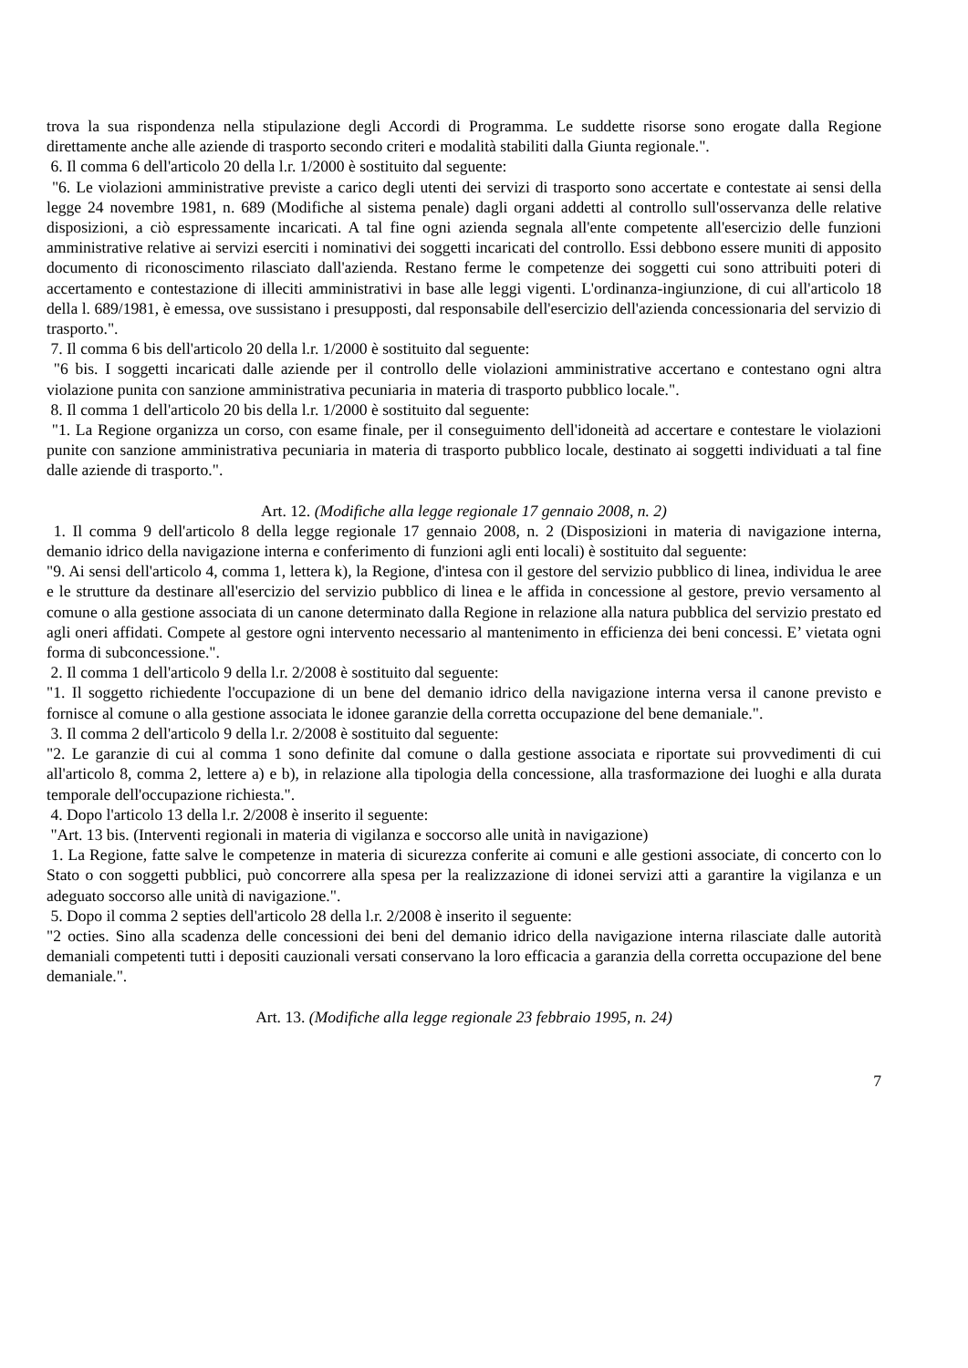trova la sua rispondenza nella stipulazione degli Accordi di Programma. Le suddette risorse sono erogate dalla Regione direttamente anche alle aziende di trasporto secondo criteri e modalità stabiliti dalla Giunta regionale.".
6. Il comma 6 dell'articolo 20 della l.r. 1/2000 è sostituito dal seguente:
"6. Le violazioni amministrative previste a carico degli utenti dei servizi di trasporto sono accertate e contestate ai sensi della legge 24 novembre 1981, n. 689 (Modifiche al sistema penale) dagli organi addetti al controllo sull'osservanza delle relative disposizioni, a ciò espressamente incaricati. A tal fine ogni azienda segnala all'ente competente all'esercizio delle funzioni amministrative relative ai servizi eserciti i nominativi dei soggetti incaricati del controllo. Essi debbono essere muniti di apposito documento di riconoscimento rilasciato dall'azienda. Restano ferme le competenze dei soggetti cui sono attribuiti poteri di accertamento e contestazione di illeciti amministrativi in base alle leggi vigenti. L'ordinanza-ingiunzione, di cui all'articolo 18 della l. 689/1981, è emessa, ove sussistano i presupposti, dal responsabile dell'esercizio dell'azienda concessionaria del servizio di trasporto.".
7. Il comma 6 bis dell'articolo 20 della l.r. 1/2000 è sostituito dal seguente:
"6 bis. I soggetti incaricati dalle aziende per il controllo delle violazioni amministrative accertano e contestano ogni altra violazione punita con sanzione amministrativa pecuniaria in materia di trasporto pubblico locale.".
8. Il comma 1 dell'articolo 20 bis della l.r. 1/2000 è sostituito dal seguente:
"1. La Regione organizza un corso, con esame finale, per il conseguimento dell'idoneità ad accertare e contestare le violazioni punite con sanzione amministrativa pecuniaria in materia di trasporto pubblico locale, destinato ai soggetti individuati a tal fine dalle aziende di trasporto.".
Art. 12. (Modifiche alla legge regionale 17 gennaio 2008, n. 2)
1. Il comma 9 dell'articolo 8 della legge regionale 17 gennaio 2008, n. 2 (Disposizioni in materia di navigazione interna, demanio idrico della navigazione interna e conferimento di funzioni agli enti locali) è sostituito dal seguente:
"9. Ai sensi dell'articolo 4, comma 1, lettera k), la Regione, d'intesa con il gestore del servizio pubblico di linea, individua le aree e le strutture da destinare all'esercizio del servizio pubblico di linea e le affida in concessione al gestore, previo versamento al comune o alla gestione associata di un canone determinato dalla Regione in relazione alla natura pubblica del servizio prestato ed agli oneri affidati. Compete al gestore ogni intervento necessario al mantenimento in efficienza dei beni concessi. E’ vietata ogni forma di subconcessione.".
2. Il comma 1 dell'articolo 9 della l.r. 2/2008 è sostituito dal seguente:
"1. Il soggetto richiedente l'occupazione di un bene del demanio idrico della navigazione interna versa il canone previsto e fornisce al comune o alla gestione associata le idonee garanzie della corretta occupazione del bene demaniale.".
3. Il comma 2 dell'articolo 9 della l.r. 2/2008 è sostituito dal seguente:
"2. Le garanzie di cui al comma 1 sono definite dal comune o dalla gestione associata e riportate sui provvedimenti di cui all'articolo 8, comma 2, lettere a) e b), in relazione alla tipologia della concessione, alla trasformazione dei luoghi e alla durata temporale dell'occupazione richiesta.".
4. Dopo l'articolo 13 della l.r. 2/2008 è inserito il seguente:
"Art. 13 bis. (Interventi regionali in materia di vigilanza e soccorso alle unità in navigazione)
1. La Regione, fatte salve le competenze in materia di sicurezza conferite ai comuni e alle gestioni associate, di concerto con lo Stato o con soggetti pubblici, può concorrere alla spesa per la realizzazione di idonei servizi atti a garantire la vigilanza e un adeguato soccorso alle unità di navigazione.".
5. Dopo il comma 2 septies dell'articolo 28 della l.r. 2/2008 è inserito il seguente:
"2 octies. Sino alla scadenza delle concessioni dei beni del demanio idrico della navigazione interna rilasciate dalle autorità demaniali competenti tutti i depositi cauzionali versati conservano la loro efficacia a garanzia della corretta occupazione del bene demaniale.".
Art. 13. (Modifiche alla legge regionale 23 febbraio 1995, n. 24)
7